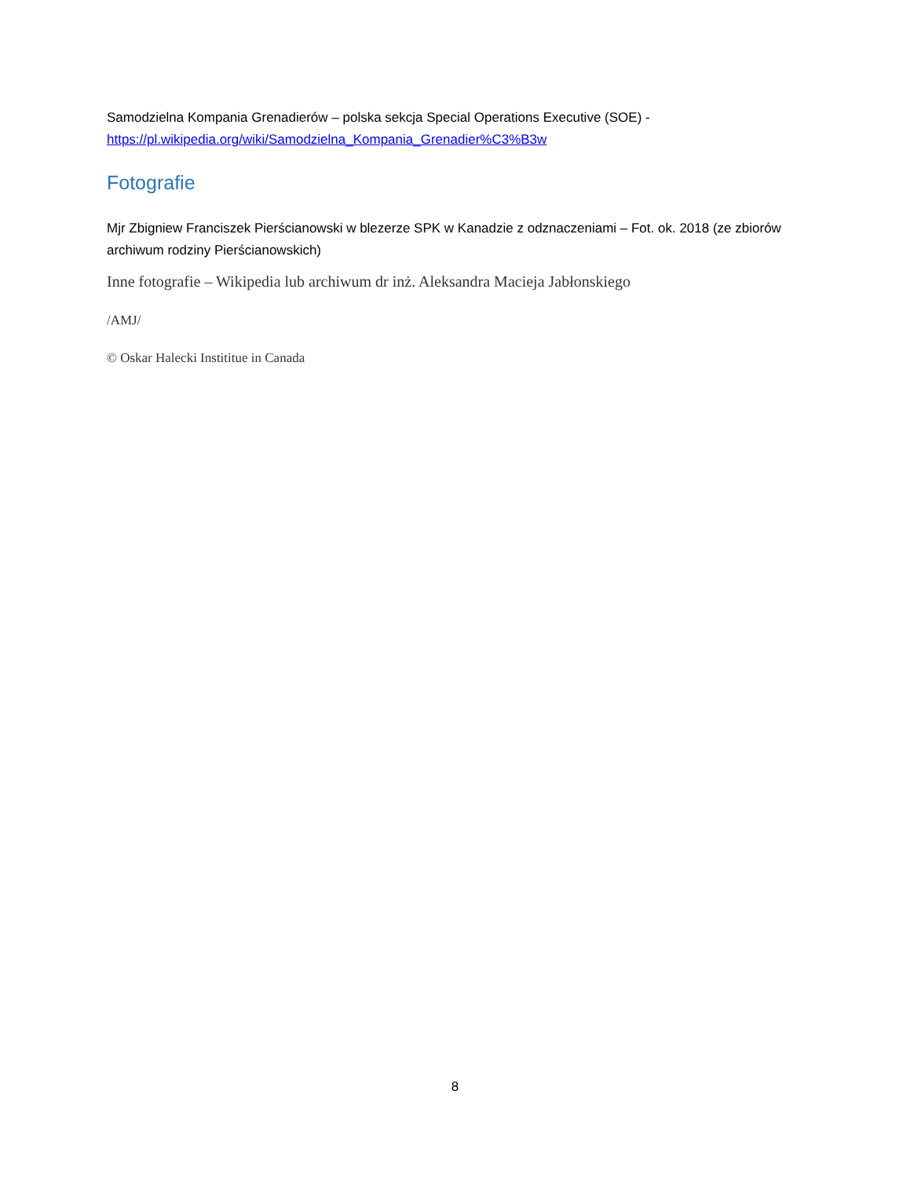Samodzielna Kompania Grenadierów – polska sekcja Special Operations Executive (SOE) - https://pl.wikipedia.org/wiki/Samodzielna_Kompania_Grenadier%C3%B3w
Fotografie
Mjr Zbigniew Franciszek Pierścianowski w blezerze SPK w Kanadzie z odznaczeniami – Fot. ok. 2018 (ze zbiorów archiwum rodziny Pierścianowskich)
Inne fotografie – Wikipedia lub archiwum dr inż. Aleksandra Macieja Jabłonskiego
/AMJ/
© Oskar Halecki Instititue in Canada
8